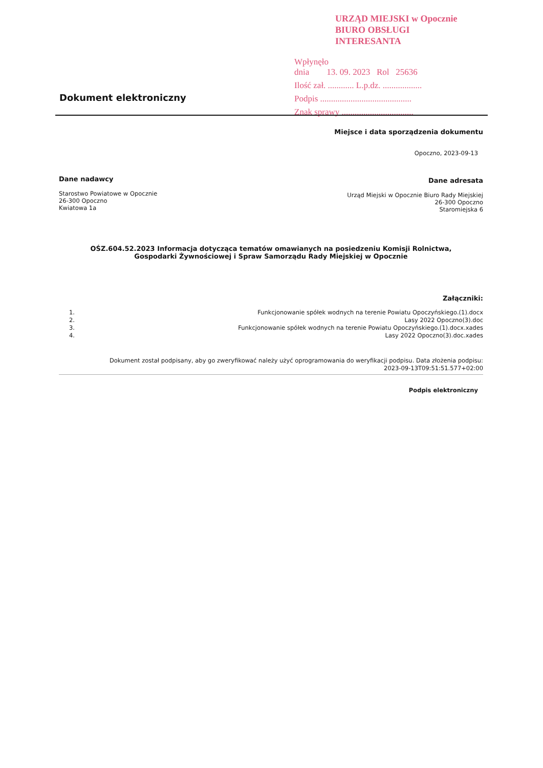URZĄD MIEJSKI w Opocznie
BIURO OBSŁUGI INTERESANTA
Wpłynęło
dnia 13. 09. 2023 Rol 25636
Ilość zał. ............ L.p.dz. ..................
Podpis ..........................................
Znak sprawy .................................
Dokument elektroniczny
Miejsce i data sporządzenia dokumentu
Opoczno, 2023-09-13
Dane nadawcy
Starostwo Powiatowe w Opocznie
26-300 Opoczno
Kwiatowa 1a
Dane adresata
Urząd Miejski w Opocznie Biuro Rady Miejskiej
26-300 Opoczno
Staromiejska 6
OŚZ.604.52.2023 Informacja dotycząca tematów omawianych na posiedzeniu Komisji Rolnictwa,
Gospodarki Żywnościowej i Spraw Samorządu Rady Miejskiej w Opocznie
Załączniki:
1. Funkcjonowanie spółek wodnych na terenie Powiatu Opoczyńskiego.(1).docx
2. Lasy 2022 Opoczno(3).doc
3. Funkcjonowanie spółek wodnych na terenie Powiatu Opoczyńskiego.(1).docx.xades
4. Lasy 2022 Opoczno(3).doc.xades
Dokument został podpisany, aby go zweryfikować należy użyć oprogramowania do weryfikacji podpisu. Data złożenia podpisu:
2023-09-13T09:51:51.577+02:00
Podpis elektroniczny